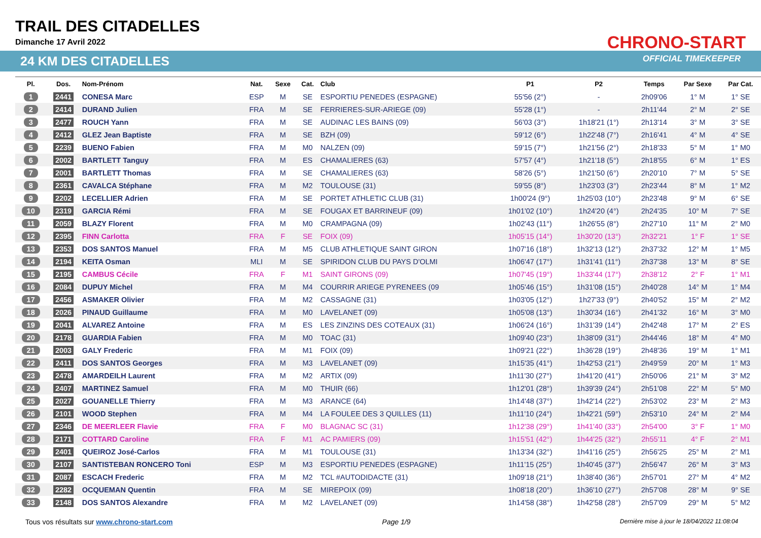TRAIL DES CITADELLES
Dimanche 17 Avril 2022
24 KM DES CITADELLES
CHRONO-START
OFFICIAL TIMEKEEPER
| Pl. | Dos. | Nom-Prénom | Nat. | Sexe | Cat. | Club | P1 | P2 | Temps | Par Sexe | Par Cat. |
| --- | --- | --- | --- | --- | --- | --- | --- | --- | --- | --- | --- |
| 1 | 2441 | CONESA Marc | ESP | M | SE | ESPORTIU PENEDES (ESPAGNE) | 55'56 (2°) | - | 2h09'06 | 1° M | 1° SE |
| 2 | 2414 | DURAND Julien | FRA | M | SE | FERRIERES-SUR-ARIEGE (09) | 55'28 (1°) | - | 2h11'44 | 2° M | 2° SE |
| 3 | 2477 | ROUCH Yann | FRA | M | SE | AUDINAC LES BAINS (09) | 56'03 (3°) | 1h18'21 (1°) | 2h13'14 | 3° M | 3° SE |
| 4 | 2412 | GLEZ Jean Baptiste | FRA | M | SE | BZH (09) | 59'12 (6°) | 1h22'48 (7°) | 2h16'41 | 4° M | 4° SE |
| 5 | 2239 | BUENO Fabien | FRA | M | M0 | NALZEN (09) | 59'15 (7°) | 1h21'56 (2°) | 2h18'33 | 5° M | 1° M0 |
| 6 | 2002 | BARTLETT Tanguy | FRA | M | ES | CHAMALIERES (63) | 57'57 (4°) | 1h21'18 (5°) | 2h18'55 | 6° M | 1° ES |
| 7 | 2001 | BARTLETT Thomas | FRA | M | SE | CHAMALIERES (63) | 58'26 (5°) | 1h21'50 (6°) | 2h20'10 | 7° M | 5° SE |
| 8 | 2361 | CAVALCA Stéphane | FRA | M | M2 | TOULOUSE (31) | 59'55 (8°) | 1h23'03 (3°) | 2h23'44 | 8° M | 1° M2 |
| 9 | 2202 | LECELLIER Adrien | FRA | M | SE | PORTET ATHLETIC CLUB (31) | 1h00'24 (9°) | 1h25'03 (10°) | 2h23'48 | 9° M | 6° SE |
| 10 | 2319 | GARCIA Rémi | FRA | M | SE | FOUGAX ET BARRINEUF (09) | 1h01'02 (10°) | 1h24'20 (4°) | 2h24'35 | 10° M | 7° SE |
| 11 | 2059 | BLAZY Florent | FRA | M | M0 | CRAMPAGNA (09) | 1h02'43 (11°) | 1h26'55 (8°) | 2h27'10 | 11° M | 2° M0 |
| 12 | 2395 | FINN Carlotta | FRA | F | SE | FOIX (09) | 1h05'15 (14°) | 1h30'20 (13°) | 2h32'21 | 1° F | 1° SE |
| 13 | 2353 | DOS SANTOS Manuel | FRA | M | M5 | CLUB ATHLETIQUE SAINT GIRON | 1h07'16 (18°) | 1h32'13 (12°) | 2h37'32 | 12° M | 1° M5 |
| 14 | 2194 | KEITA Osman | MLI | M | SE | SPIRIDON CLUB DU PAYS D'OLMI | 1h06'47 (17°) | 1h31'41 (11°) | 2h37'38 | 13° M | 8° SE |
| 15 | 2195 | CAMBUS Cécile | FRA | F | M1 | SAINT GIRONS (09) | 1h07'45 (19°) | 1h33'44 (17°) | 2h38'12 | 2° F | 1° M1 |
| 16 | 2084 | DUPUY Michel | FRA | M | M4 | COURRIR ARIEGE PYRENEES (09 | 1h05'46 (15°) | 1h31'08 (15°) | 2h40'28 | 14° M | 1° M4 |
| 17 | 2456 | ASMAKER Olivier | FRA | M | M2 | CASSAGNE (31) | 1h03'05 (12°) | 1h27'33 (9°) | 2h40'52 | 15° M | 2° M2 |
| 18 | 2026 | PINAUD Guillaume | FRA | M | M0 | LAVELANET (09) | 1h05'08 (13°) | 1h30'34 (16°) | 2h41'32 | 16° M | 3° M0 |
| 19 | 2041 | ALVAREZ Antoine | FRA | M | ES | LES ZINZINS DES COTEAUX (31) | 1h06'24 (16°) | 1h31'39 (14°) | 2h42'48 | 17° M | 2° ES |
| 20 | 2178 | GUARDIA Fabien | FRA | M | M0 | TOAC (31) | 1h09'40 (23°) | 1h38'09 (31°) | 2h44'46 | 18° M | 4° M0 |
| 21 | 2003 | GALY Frederic | FRA | M | M1 | FOIX (09) | 1h09'21 (22°) | 1h36'28 (19°) | 2h48'36 | 19° M | 1° M1 |
| 22 | 2411 | DOS SANTOS Georges | FRA | M | M3 | LAVELANET (09) | 1h15'35 (41°) | 1h42'53 (21°) | 2h49'59 | 20° M | 1° M3 |
| 23 | 2478 | AMARDEILH Laurent | FRA | M | M2 | ARTIX (09) | 1h11'30 (27°) | 1h41'20 (41°) | 2h50'06 | 21° M | 3° M2 |
| 24 | 2407 | MARTINEZ Samuel | FRA | M | M0 | THUIR (66) | 1h12'01 (28°) | 1h39'39 (24°) | 2h51'08 | 22° M | 5° M0 |
| 25 | 2027 | GOUANELLE Thierry | FRA | M | M3 | ARANCE (64) | 1h14'48 (37°) | 1h42'14 (22°) | 2h53'02 | 23° M | 2° M3 |
| 26 | 2101 | WOOD Stephen | FRA | M | M4 | LA FOULEE DES 3 QUILLES (11) | 1h11'10 (24°) | 1h42'21 (59°) | 2h53'10 | 24° M | 2° M4 |
| 27 | 2346 | DE MEERLEER Flavie | FRA | F | M0 | BLAGNAC SC (31) | 1h12'38 (29°) | 1h41'40 (33°) | 2h54'00 | 3° F | 1° M0 |
| 28 | 2171 | COTTARD Caroline | FRA | F | M1 | AC PAMIERS (09) | 1h15'51 (42°) | 1h44'25 (32°) | 2h55'11 | 4° F | 2° M1 |
| 29 | 2401 | QUEIROZ José-Carlos | FRA | M | M1 | TOULOUSE (31) | 1h13'34 (32°) | 1h41'16 (25°) | 2h56'25 | 25° M | 2° M1 |
| 30 | 2107 | SANTISTEBAN RONCERO Toni | ESP | M | M3 | ESPORTIU PENEDES (ESPAGNE) | 1h11'15 (25°) | 1h40'45 (37°) | 2h56'47 | 26° M | 3° M3 |
| 31 | 2087 | ESCACH Frederic | FRA | M | M2 | TCL #AUTODIDACTE (31) | 1h09'18 (21°) | 1h38'40 (36°) | 2h57'01 | 27° M | 4° M2 |
| 32 | 2282 | OCQUEMAN Quentin | FRA | M | SE | MIREPOIX (09) | 1h08'18 (20°) | 1h36'10 (27°) | 2h57'08 | 28° M | 9° SE |
| 33 | 2148 | DOS SANTOS Alexandre | FRA | M | M2 | LAVELANET (09) | 1h14'58 (38°) | 1h42'58 (28°) | 2h57'09 | 29° M | 5° M2 |
Tous vos résultats sur www.chrono-start.com Page 1/9 Dernière mise à jour le 18/04/2022 11:08:04